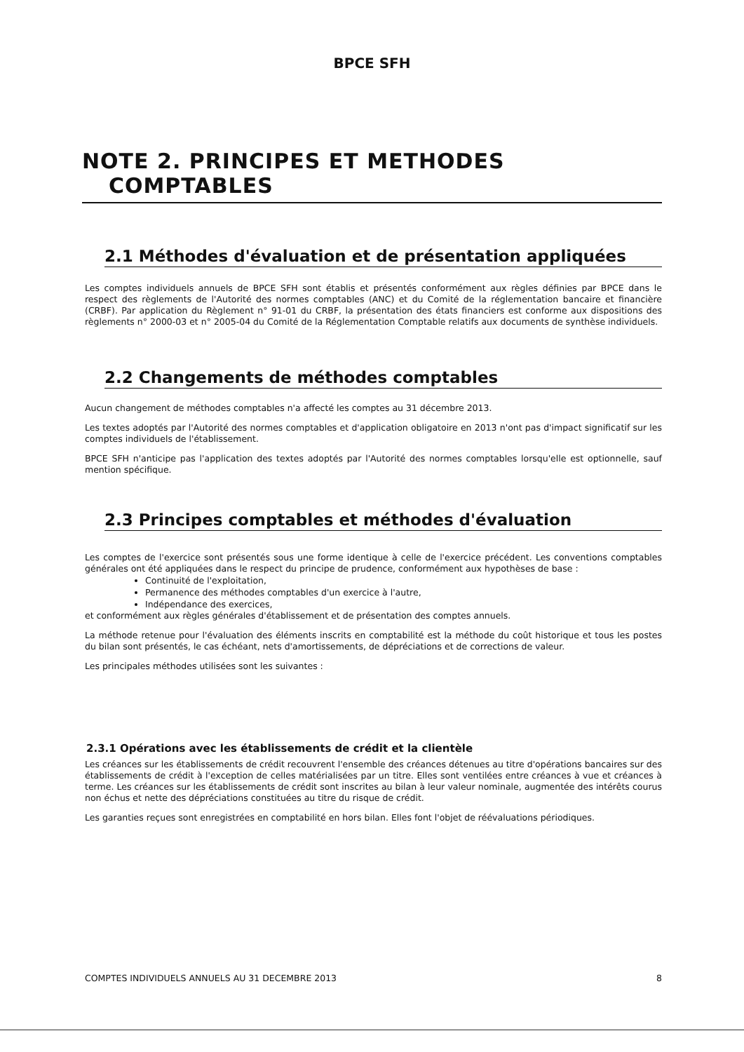BPCE SFH
NOTE 2. PRINCIPES ET METHODES
COMPTABLES
2.1 Méthodes d'évaluation et de présentation appliquées
Les comptes individuels annuels de BPCE SFH sont établis et présentés conformément aux règles définies par BPCE dans le respect des règlements de l'Autorité des normes comptables (ANC) et du Comité de la réglementation bancaire et financière (CRBF). Par application du Règlement n° 91-01 du CRBF, la présentation des états financiers est conforme aux dispositions des règlements n° 2000-03 et n° 2005-04 du Comité de la Réglementation Comptable relatifs aux documents de synthèse individuels.
2.2 Changements de méthodes comptables
Aucun changement de méthodes comptables n'a affecté les comptes au 31 décembre 2013.
Les textes adoptés par l'Autorité des normes comptables et d'application obligatoire en 2013 n'ont pas d'impact significatif sur les comptes individuels de l'établissement.
BPCE SFH n'anticipe pas l'application des textes adoptés par l'Autorité des normes comptables lorsqu'elle est optionnelle, sauf mention spécifique.
2.3 Principes comptables et méthodes d'évaluation
Les comptes de l'exercice sont présentés sous une forme identique à celle de l'exercice précédent. Les conventions comptables générales ont été appliquées dans le respect du principe de prudence, conformément aux hypothèses de base :
Continuité de l'exploitation,
Permanence des méthodes comptables d'un exercice à l'autre,
Indépendance des exercices,
et conformément aux règles générales d'établissement et de présentation des comptes annuels.
La méthode retenue pour l'évaluation des éléments inscrits en comptabilité est la méthode du coût historique et tous les postes du bilan sont présentés, le cas échéant, nets d'amortissements, de dépréciations et de corrections de valeur.
Les principales méthodes utilisées sont les suivantes :
2.3.1 Opérations avec les établissements de crédit et la clientèle
Les créances sur les établissements de crédit recouvrent l'ensemble des créances détenues au titre d'opérations bancaires sur des établissements de crédit à l'exception de celles matérialisées par un titre. Elles sont ventilées entre créances à vue et créances à terme. Les créances sur les établissements de crédit sont inscrites au bilan à leur valeur nominale, augmentée des intérêts courus non échus et nette des dépréciations constituées au titre du risque de crédit.
Les garanties reçues sont enregistrées en comptabilité en hors bilan. Elles font l'objet de réévaluations périodiques.
COMPTES INDIVIDUELS ANNUELS AU 31 DECEMBRE 2013 8